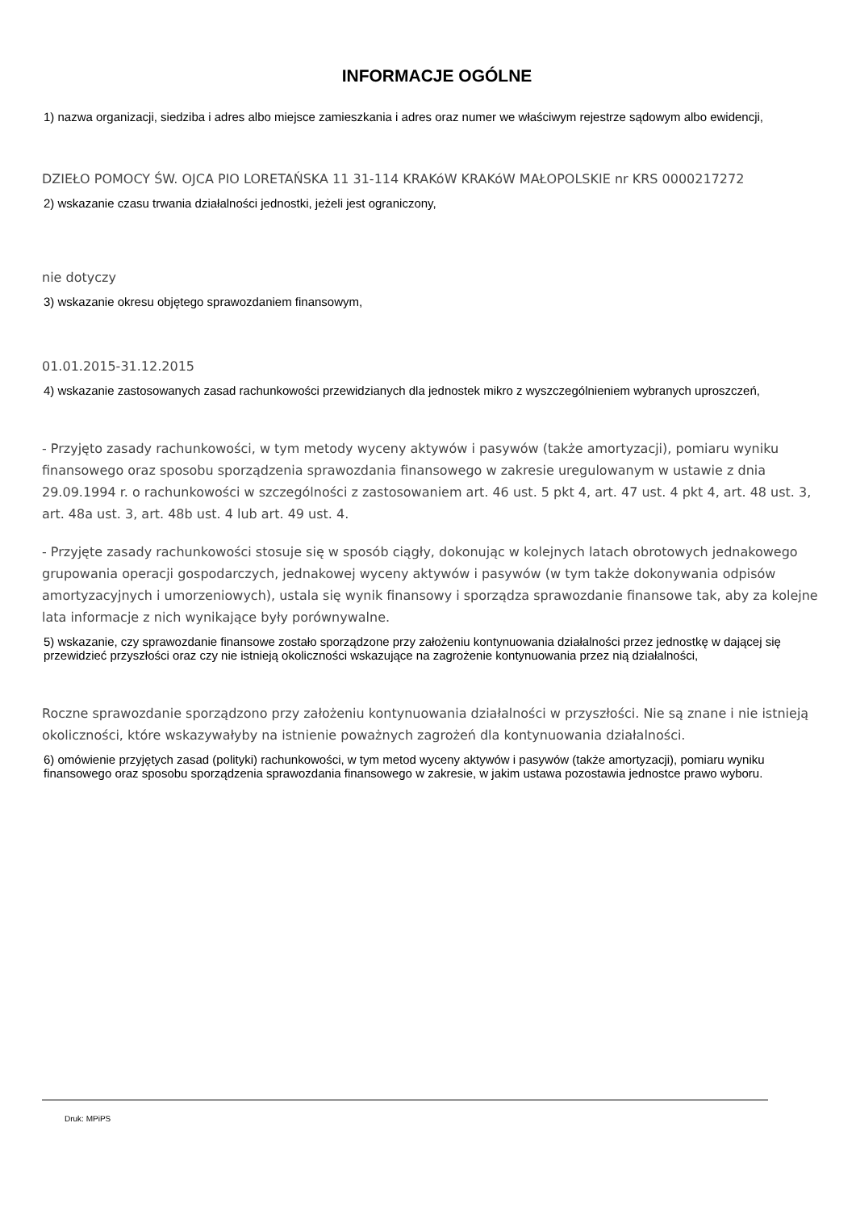INFORMACJE OGÓLNE
1) nazwa organizacji, siedziba i adres albo miejsce zamieszkania i adres oraz numer we właściwym rejestrze sądowym albo ewidencji,
DZIEŁO POMOCY ŚW. OJCA PIO LORETAŃSKA 11 31-114 KRAKóW KRAKóW MAŁOPOLSKIE nr KRS 0000217272
2) wskazanie czasu trwania działalności jednostki, jeżeli jest ograniczony,
nie dotyczy
3) wskazanie okresu objętego sprawozdaniem finansowym,
01.01.2015-31.12.2015
4) wskazanie zastosowanych zasad rachunkowości przewidzianych dla jednostek mikro z wyszczególnieniem wybranych uproszczeń,
- Przyjęto zasady rachunkowości, w tym metody wyceny aktywów i pasywów (także amortyzacji), pomiaru wyniku finansowego oraz sposobu sporządzenia sprawozdania finansowego w zakresie uregulowanym w ustawie z dnia 29.09.1994 r. o rachunkowości w szczególności z zastosowaniem art. 46 ust. 5 pkt 4, art. 47 ust. 4 pkt 4, art. 48 ust. 3, art. 48a ust. 3, art. 48b ust. 4 lub art. 49 ust. 4.
- Przyjęte zasady rachunkowości stosuje się w sposób ciągły, dokonując w kolejnych latach obrotowych jednakowego grupowania operacji gospodarczych, jednakowej wyceny aktywów i pasywów (w tym także dokonywania odpisów amortyzacyjnych i umorzeniowych), ustala się wynik finansowy i sporządza sprawozdanie finansowe tak, aby za kolejne lata informacje z nich wynikające były porównywalne.
5) wskazanie, czy sprawozdanie finansowe zostało sporządzone przy założeniu kontynuowania działalności przez jednostkę w dającej się przewidzieć przyszłości oraz czy nie istnieją okoliczności wskazujące na zagrożenie kontynuowania przez nią działalności,
Roczne sprawozdanie sporządzono przy założeniu kontynuowania działalności w przyszłości. Nie są znane i nie istnieją okoliczności, które wskazywałyby na istnienie poważnych zagrożeń dla kontynuowania działalności.
6) omówienie przyjętych zasad (polityki) rachunkowości, w tym metod wyceny aktywów i pasywów (także amortyzacji), pomiaru wyniku finansowego oraz sposobu sporządzenia sprawozdania finansowego w zakresie, w jakim ustawa pozostawia jednostce prawo wyboru.
Druk: MPiPS